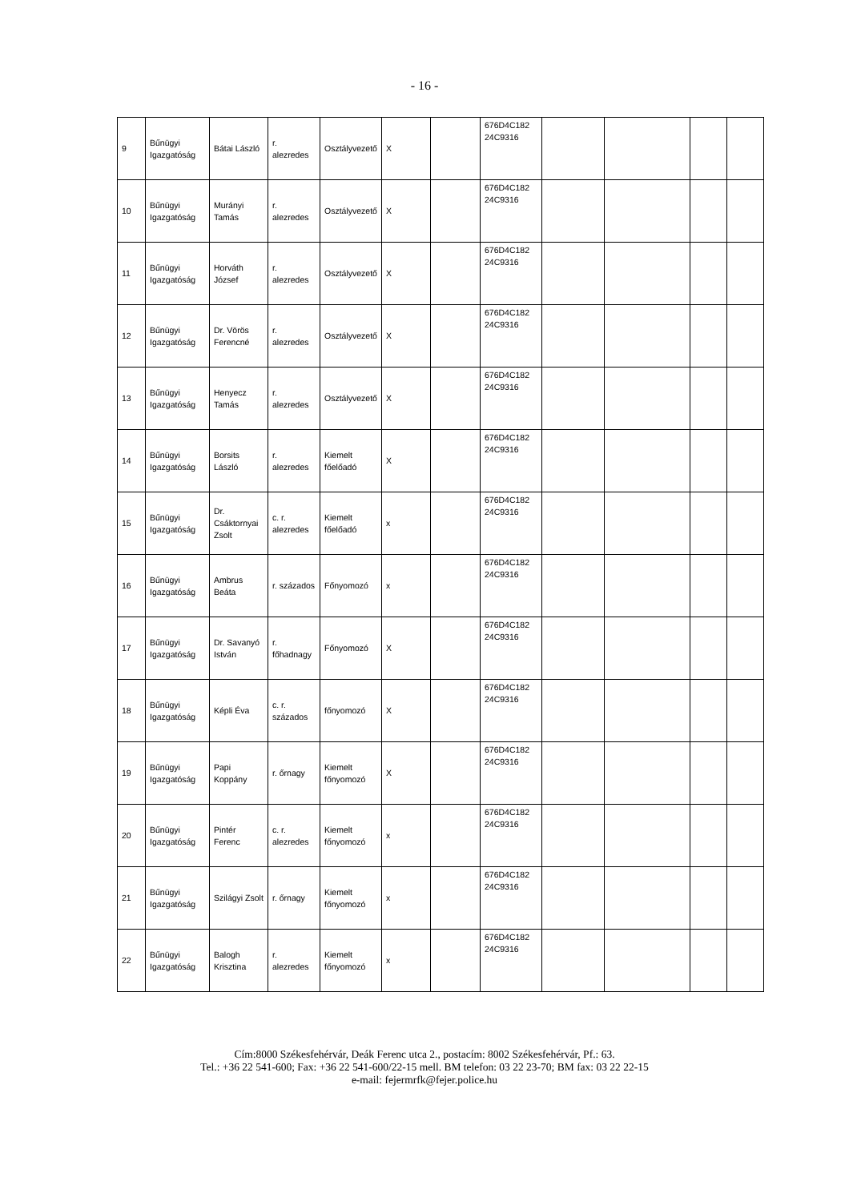- 16 -
| 9 | Bűnügyi Igazgatóság | Bátai László | r. alezredes | Osztályvezető | X | | 676D4C182 24C9316 | | | | |
| 10 | Bűnügyi Igazgatóság | Murányi Tamás | r. alezredes | Osztályvezető | X | | 676D4C182 24C9316 | | | | |
| 11 | Bűnügyi Igazgatóság | Horváth József | r. alezredes | Osztályvezető | X | | 676D4C182 24C9316 | | | | |
| 12 | Bűnügyi Igazgatóság | Dr. Vörös Ferencné | r. alezredes | Osztályvezető | X | | 676D4C182 24C9316 | | | | |
| 13 | Bűnügyi Igazgatóság | Henyecz Tamás | r. alezredes | Osztályvezető | X | | 676D4C182 24C9316 | | | | |
| 14 | Bűnügyi Igazgatóság | Borsits László | r. alezredes | Kiemelt főelőadó | X | | 676D4C182 24C9316 | | | | |
| 15 | Bűnügyi Igazgatóság | Dr. Csáktornyai Zsolt | c. r. alezredes | Kiemelt főelőadó | x | | 676D4C182 24C9316 | | | | |
| 16 | Bűnügyi Igazgatóság | Ambrus Beáta | r. százados | Főnyomozó | x | | 676D4C182 24C9316 | | | | |
| 17 | Bűnügyi Igazgatóság | Dr. Savanyó István | r. főhadnagy | Főnyomozó | X | | 676D4C182 24C9316 | | | | |
| 18 | Bűnügyi Igazgatóság | Képli Éva | c. r. százados | főnyomozó | X | | 676D4C182 24C9316 | | | | |
| 19 | Bűnügyi Igazgatóság | Papi Koppány | r. őrnagy | Kiemelt főnyomozó | X | | 676D4C182 24C9316 | | | | |
| 20 | Bűnügyi Igazgatóság | Pintér Ferenc | c. r. alezredes | Kiemelt főnyomozó | x | | 676D4C182 24C9316 | | | | |
| 21 | Bűnügyi Igazgatóság | Szilágyi Zsolt | r. őrnagy | Kiemelt főnyomozó | x | | 676D4C182 24C9316 | | | | |
| 22 | Bűnügyi Igazgatóság | Balogh Krisztina | r. alezredes | Kiemelt főnyomozó | x | | 676D4C182 24C9316 | | | | |
Cím:8000 Székesfehérvár, Deák Ferenc utca 2., postacím: 8002 Székesfehérvár, Pf.: 63.
Tel.: +36 22 541-600; Fax: +36 22 541-600/22-15 mell. BM telefon: 03 22 23-70; BM fax: 03 22 22-15
e-mail: fejermrfk@fejer.police.hu